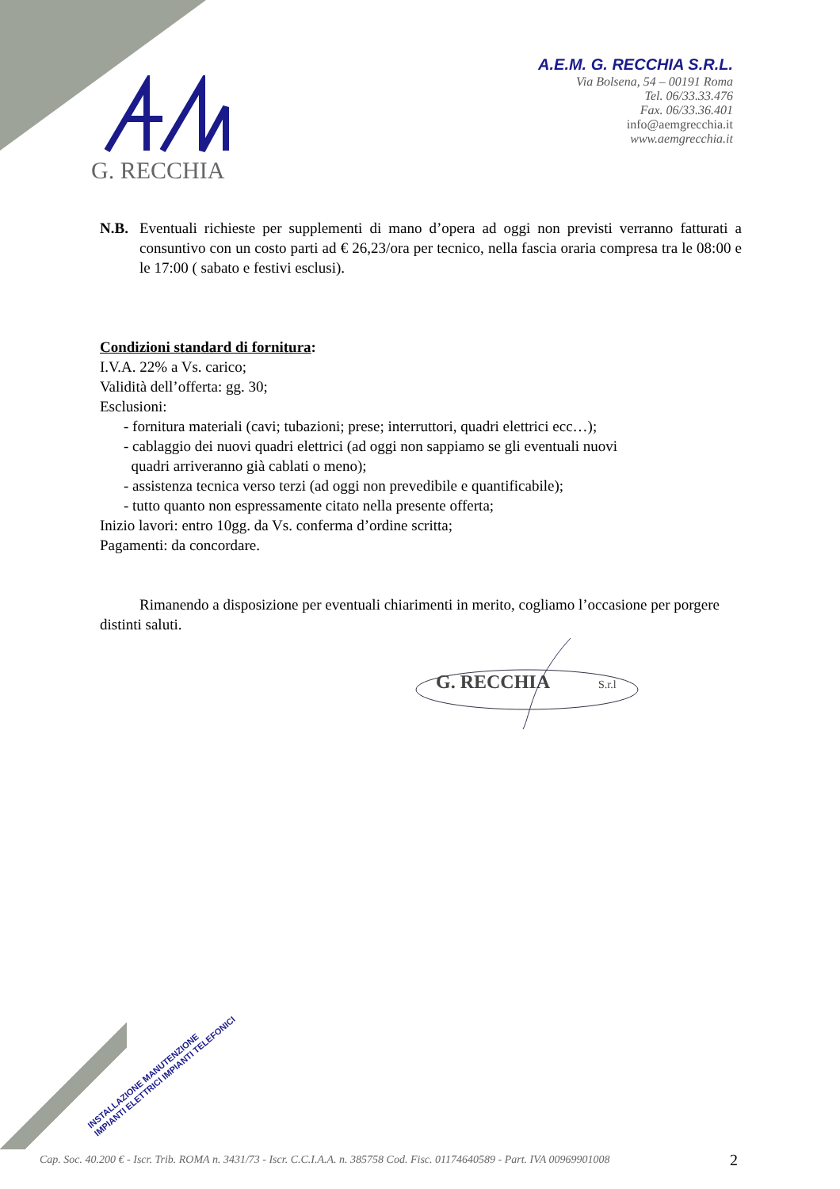G. RECCHIA
A.E.M. G. RECCHIA S.R.L.
Via Bolsena, 54 – 00191 Roma
Tel. 06/33.33.476
Fax. 06/33.36.401
info@aemgrecchia.it
www.aemgrecchia.it
N.B. Eventuali richieste per supplementi di mano d’opera ad oggi non previsti verranno fatturati a consuntivo con un costo parti ad € 26,23/ora per tecnico, nella fascia oraria compresa tra le 08:00 e le 17:00 ( sabato e festivi esclusi).
Condizioni standard di fornitura:
I.V.A. 22% a Vs. carico;
Validità dell’offerta: gg. 30;
Esclusioni:
- fornitura materiali (cavi; tubazioni; prese; interruttori, quadri elettrici ecc…);
- cablaggio dei nuovi quadri elettrici (ad oggi non sappiamo se gli eventuali nuovi
quadri arriveranno già cablati o meno);
- assistenza tecnica verso terzi (ad oggi non prevedibile e quantificabile);
- tutto quanto non espressamente citato nella presente offerta;
Inizio lavori: entro 10gg. da Vs. conferma d’ordine scritta;
Pagamenti: da concordare.
Rimanendo a disposizione per eventuali chiarimenti in merito, cogliamo l’occasione per porgere distinti saluti.
G. RECCHIA
S.r.l
INSTALLAZIONE MANUTENZIONE
IMPIANTI ELETTRICI IMPIANTI TELEFONICI
Cap. Soc. 40.200 € - Iscr. Trib. ROMA n. 3431/73 - Iscr. C.C.I.A.A. n. 385758 Cod. Fisc. 01174640589 - Part. IVA 00969901008
2